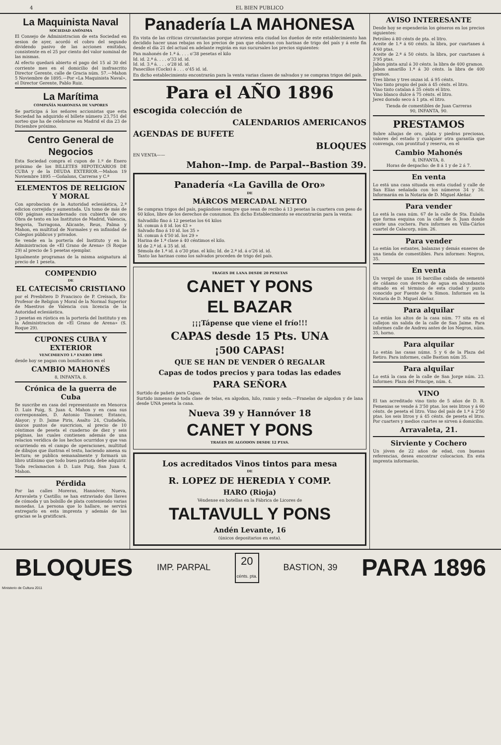4 EL BIEN PUBLICO
La Maquinista Naval
SOCIEDAD ANÓNIMA
El Consejo de Administracion de esta Sociedad en sesion de ayer, acordó el cobro del segundo dividendo pasivo de las acciones emitidas, consistente en el 25 por ciento del valor nominal de las mismas.
Al efecto quedará abierto el pago del 15 al 30 del corriente mes en el domicilio del insfrascrito Director Gerente, calle de Gracia núm. 57.—Mahon 5 Noviembre de 1895.—Por «La Maquinista Naval», el Director Gerente, Pablo Ruiz.
La Marítima
COMPAÑÍA MAHONESA DE VAPORES
Se participa á los señores accionistas que esta Sociedad ha adquirido el billete número 23,751 del sorteo que ha de celebrarse en Madrid el dia 23 de Diciembre próximo.
Centro General de Negocios
Esta Sociedad compra el cupon de 1.º de Enero próximo de los BILLETES HIPOTECARIOS DE CUBA y de la DEUDA EXTERIOR.—Mahon 19 Noviembre 1895 —Goñalons, Carreras y C.ª
ELEMENTOS DE RELIGION Y MORAL
Con aprobacion de la Autoridad eclesiástica, 2.ª edicion correjida y aumentada. Un tomo de más de 600 páginas encuadernado con cubierta de oro Obra de texto en los Institutos de Madrid, Valencia, Segovia, Tarragona, Alicante, Reus, Palma y Mahon, en multitud de Normales y en infinidad de Colegios públicos y privados.
Se vende en la portería del Instituto y en la Administracion de «El Grano de Arena» (S Roque 29) al precio de 5 pesetas ejemplar.
Igualmente programas de la misma asignatura al precio de 1 peseta.
COMPENDIO
DE
EL CATECISMO CRISTIANO
por el Presbítero D Francisco de P. Creïsach, Ex-Profesor de Religion y Moral de la Normal Superior de Maestros de Valencia con licencia de la Autoridad eclesiástica.
3 pesetas en rústica en la portería del Instituto y en la Administracion de «El Grano de Arena» (S. Roque 29).
CUPONES CUBA Y EXTERIOR
VENCIMIENTO 1.º ENERO 1896
desde hoy se pagan con bonificacion en el
CAMBIO MAHONÉS
8, INFANTA, 8.
Crónica de la guerra de Cuba
Se suscribe en casa del representante en Menorca D. Luis Puig, S. Juan 4, Mahon y en casa sus corresponsales, D. Antonio Timoner, Estanco, Alayor; y D. Jaime Piris, Asalto 24, Ciudadela, únicos puntos de suscricion, al precio de 10 céntimos de peseta el cuaderno de diez y seis páginas, las cuales contienen además de una relacion verídica de los hechos ocurridos y que van ocurriendo en el campo de operaciones, multitud de dibujos que ilustran el texto, haciendo amena su lectura; se publica semanalmente y formará un libro utilísimo que todo buen patriota debe adquirir.
Toda reclamacion á D. Luis Puig, San Juan 4, Mahon.
Pérdida
Por las calles Moreras, Hannóver, Nueva, Arravaleta y Castillo; se han extraviado dos llaves de cómoda y un bolsillo de plata conteniendo varias monedas. La persona que lo hallare, se servirá entregarlo en esta imprenta y además de las gracias se la gratificará.
Panadería LA MAHONESA
En vista de las críticas circunstancias porque atraviesa esta ciudad los dueños de este establecimiento han decidido hacer unas rebajas en los precios de pan que elaboran con harinas de trigo del país y á este fin desde el día 21 del actual en adelante regirán en sus sucursales los precios siguientes:
Pan mahonés de 1.ª á. . . . o'38 pesetas el kilo
Id. id. 2.ª á. . . . o'33 id. id.
Id. id. 3.ª á. . . . o'28 id. id.
Panecillos (Cocks) á . . . o'45 id. id.
En dicho establecimiento encontrarán para la venta varias clases de salvados y se compran trigos del país.
Para el AÑO 1896
escogida colección de
CALENDARIOS AMERICANOS
AGENDAS DE BUFETE
BLOQUES
EN VENTA——
Mahon--Imp. de Parpal--Bastion 39.
Panadería «La Gavilla de Oro»
DE
MÁRCOS MERCADAL NETTO
Se compran trigos del país, pagándose siempre que sean de recibo á 13 pesetas la cuartera con peso de 60 kilos, libre de los derechos de consumos. En dicho Establecimiento se encontrarán para la venta:
Salvadillo fino á 12 pesetas los 64 kilos
Id. comun á 8 id. los 43 »
Salvado fino á 10 id. los 35 »
Id. comun á 4'50 id. los 29 »
Harina de 1.ª clase á 40 céntimos el kilo.
Id de 2.ª id. á 35 id. id.
Sémola de 1.ª id. á o'30 ptas. el kilo; Id. de 2.ª id. á o'26 id. id.
Tanto las harinas como los salvados proceden de trigo del país.
TRAGES DE LANA DESDE 20 PESETAS
CANET Y PONS
EL BAZAR
¡¡¡Tápense que viene el frío!!!
CAPAS desde 15 Pts. UNA
¡500 CAPAS!
QUE SE HAN DE VENDER Ó REGALAR
Capas de todos precios y para todas las edades
PARA SEÑORA
Surtido de pañets para Capas.
Surtido inmenso de toda clase de telas, en algodon, hilo, ramio y seda.—Franelas de algodon y de lana desde UNA peseta la cana.
Nueva 39 y Hannóver 18
CANET Y PONS
TRAGES DE ALGODON DESDE 12 PTAS.
Los acreditados Vinos tintos para mesa
DE
R. LOPEZ DE HEREDIA Y COMP.
HARO (Rioja)
Véndense en botellas en la Fábrica de Licores de
TALTAVULL Y PONS
Andén Levante, 16
(únicos depositarios en esta).
AVISO INTERESANTE
Desde hoy se espenderán los géneros en los precios siguientes:
Petróleo á 80 cénts de pta. el litro.
Aceite de 1.ª á 60 cénts. la libra, por cuartanes á 4'60 ptas.
Aceite de 2.ª á 50 cénts. la libra, por cuartanes á 3'95 ptas.
Jabon pinta azul á 30 cénts. la libra de 400 gramos.
Jabon amarillo 1.ª á 30 cénts. la libra de 400 gramos.
Tres libras y tres onzas id. á 95 cénts.
Vino tinto propio del país á 45 cénts. el litro.
Vino tinto catalan á 35 cénts el litro.
Vino blanco dulce á 75 cénts. el litro.
Jerez dorado seco á 1 pta. el litro.
Tienda de comestibles de Juan Carreras
90, INFANTA, 90.
PRESTAMOS
Sobre alhajas de oro, plata y piedras preciosas, valores del estado y cualquier otra garantía que convenga, con prontitud y reserva, en el
Cambio Mahonés
8, INFANTA, 8.
Horas de despacho: de 8 á 1 y de 2 á 7.
En venta
Lo está una casa situada en esta ciudad y calle de San Elías señalada con los números 34 y 36. Informarán en la Notaría de D. Miguel Aleñar.
Para vender
Lo está la casa núm. 67 de la calle de Sta. Eulalia que forma esquina con la calle de S. Juan donde existe una cochera. Para informes en Villa-Cárlos cuartel de Calacorp, núm. 26.
Para vender
Lo están los estantes, balanzas y demás enseres de una tienda de comestibles. Para informes: Negros, 35.
En venta
Un vergel de unas 16 barcillas cabida de sementé de cáñamo con derecho de agua en abundancia situado en el término de esta ciudad y punto conocido por Fuente de 'n Simon. Informes en la Notaría de D. Miguel Aleñar.
Para alquilar
Lo están los altos de la casa núm. 77 sita en el callejon sin salida de la calle de San Jaime. Para informes calle de Andreu antes de los Negros, núm. 35, horno.
Para alquilar
Lo están las casas núms. 5 y 6 de la Plaza del Retiro. Para informes, calle Bastion núm 35.
Para alquilar
Lo está la casa de la calle de San Jorge núm. 23. Informes: Plaza del Principe, núm. 4.
VINO
El tan acreditado vino tinto de 5 años de D. R. Femenias se vende á 3'50 ptas. los seis litros y á 60 cénts. de peseta el litro. Vino del país de 1.ª á 2'50 ptas. los seis litros y á 45 cénts. de peseta el litro. Por cuarters y medios cuartes se sirven á domicilio.
Arravaleta, 21.
Sirviente y Cochero
Un jóven de 22 años de edad, con buenas referencias, desea encontrar colocacion. En esta imprenta informarán.
BLOQUES IMP. PARPAL 20
cénts. pta. BASTION, 39 PARA 1896
Ministerio de Cultura 2011